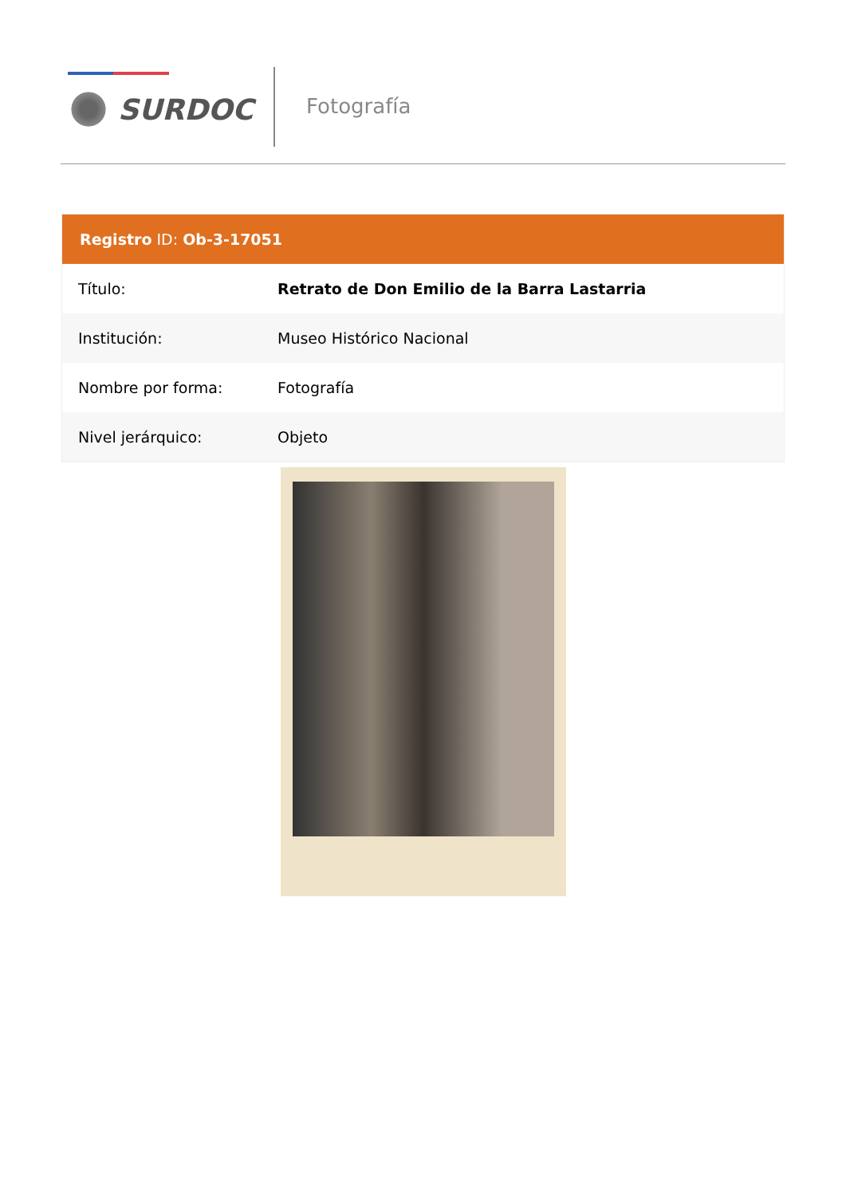SURDOC Fotografía
Registro ID: Ob-3-17051
| Título: | Retrato de Don Emilio de la Barra Lastarria |
| Institución: | Museo Histórico Nacional |
| Nombre por forma: | Fotografía |
| Nivel jerárquico: | Objeto |